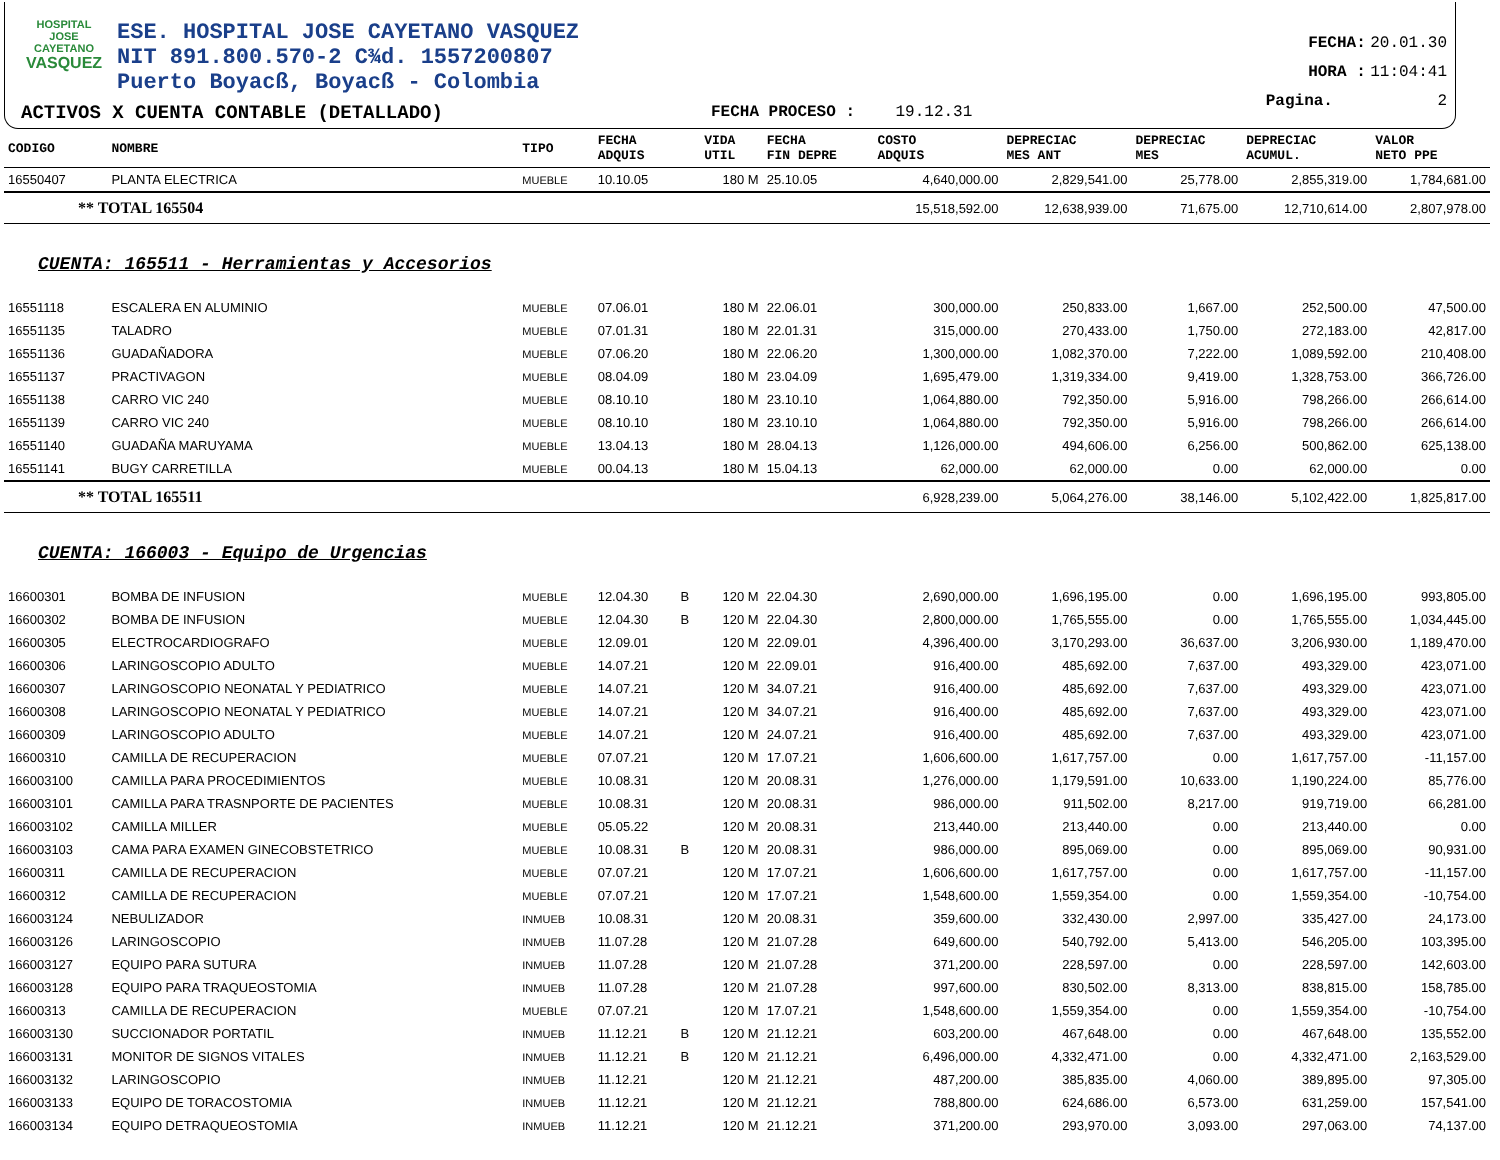HOSPITAL
JOSE CAYETANO
VASQUEZ
ESE. HOSPITAL JOSE CAYETANO VASQUEZ
NIT 891.800.570-2 C¾d. 1557200807
Puerto Boyacß, Boyacß - Colombia
ACTIVOS X CUENTA CONTABLE (DETALLADO)
FECHA PROCESO : 19.12.31
FECHA: 20.01.30
HORA : 11:04:41
Pagina. 2
| CODIGO | NOMBRE | TIPO | FECHA ADQUIS | | VIDA UTIL | FECHA FIN DEPRE | COSTO ADQUIS | DEPRECIAC MES ANT | DEPRECIAC MES | DEPRECIAC ACUMUL. | VALOR NETO PPE |
| --- | --- | --- | --- | --- | --- | --- | --- | --- | --- | --- | --- |
| 16550407 | PLANTA ELECTRICA | MUEBLE | 10.10.05 | | 180 M | 25.10.05 | 4,640,000.00 | 2,829,541.00 | 25,778.00 | 2,855,319.00 | 1,784,681.00 |
| ** TOTAL 165504 | | | | | | | 15,518,592.00 | 12,638,939.00 | 71,675.00 | 12,710,614.00 | 2,807,978.00 |
| CUENTA: 165511 - Herramientas y Accesorios | | | | | | | | | | | |
| 16551118 | ESCALERA EN ALUMINIO | MUEBLE | 07.06.01 | | 180 M | 22.06.01 | 300,000.00 | 250,833.00 | 1,667.00 | 252,500.00 | 47,500.00 |
| 16551135 | TALADRO | MUEBLE | 07.01.31 | | 180 M | 22.01.31 | 315,000.00 | 270,433.00 | 1,750.00 | 272,183.00 | 42,817.00 |
| 16551136 | GUADAÑADORA | MUEBLE | 07.06.20 | | 180 M | 22.06.20 | 1,300,000.00 | 1,082,370.00 | 7,222.00 | 1,089,592.00 | 210,408.00 |
| 16551137 | PRACTIVAGON | MUEBLE | 08.04.09 | | 180 M | 23.04.09 | 1,695,479.00 | 1,319,334.00 | 9,419.00 | 1,328,753.00 | 366,726.00 |
| 16551138 | CARRO VIC 240 | MUEBLE | 08.10.10 | | 180 M | 23.10.10 | 1,064,880.00 | 792,350.00 | 5,916.00 | 798,266.00 | 266,614.00 |
| 16551139 | CARRO VIC 240 | MUEBLE | 08.10.10 | | 180 M | 23.10.10 | 1,064,880.00 | 792,350.00 | 5,916.00 | 798,266.00 | 266,614.00 |
| 16551140 | GUADAÑA MARUYAMA | MUEBLE | 13.04.13 | | 180 M | 28.04.13 | 1,126,000.00 | 494,606.00 | 6,256.00 | 500,862.00 | 625,138.00 |
| 16551141 | BUGY CARRETILLA | MUEBLE | 00.04.13 | | 180 M | 15.04.13 | 62,000.00 | 62,000.00 | 0.00 | 62,000.00 | 0.00 |
| ** TOTAL 165511 | | | | | | | 6,928,239.00 | 5,064,276.00 | 38,146.00 | 5,102,422.00 | 1,825,817.00 |
| CUENTA: 166003 - Equipo de Urgencias | | | | | | | | | | | |
| 16600301 | BOMBA DE INFUSION | MUEBLE | 12.04.30 | B | 120 M | 22.04.30 | 2,690,000.00 | 1,696,195.00 | 0.00 | 1,696,195.00 | 993,805.00 |
| 16600302 | BOMBA DE INFUSION | MUEBLE | 12.04.30 | B | 120 M | 22.04.30 | 2,800,000.00 | 1,765,555.00 | 0.00 | 1,765,555.00 | 1,034,445.00 |
| 16600305 | ELECTROCARDIOGRAFO | MUEBLE | 12.09.01 | | 120 M | 22.09.01 | 4,396,400.00 | 3,170,293.00 | 36,637.00 | 3,206,930.00 | 1,189,470.00 |
| 16600306 | LARINGOSCOPIO ADULTO | MUEBLE | 14.07.21 | | 120 M | 22.09.01 | 916,400.00 | 485,692.00 | 7,637.00 | 493,329.00 | 423,071.00 |
| 16600307 | LARINGOSCOPIO NEONATAL Y PEDIATRICO | MUEBLE | 14.07.21 | | 120 M | 34.07.21 | 916,400.00 | 485,692.00 | 7,637.00 | 493,329.00 | 423,071.00 |
| 16600308 | LARINGOSCOPIO NEONATAL Y PEDIATRICO | MUEBLE | 14.07.21 | | 120 M | 34.07.21 | 916,400.00 | 485,692.00 | 7,637.00 | 493,329.00 | 423,071.00 |
| 16600309 | LARINGOSCOPIO ADULTO | MUEBLE | 14.07.21 | | 120 M | 24.07.21 | 916,400.00 | 485,692.00 | 7,637.00 | 493,329.00 | 423,071.00 |
| 16600310 | CAMILLA DE RECUPERACION | MUEBLE | 07.07.21 | | 120 M | 17.07.21 | 1,606,600.00 | 1,617,757.00 | 0.00 | 1,617,757.00 | -11,157.00 |
| 166003100 | CAMILLA PARA PROCEDIMIENTOS | MUEBLE | 10.08.31 | | 120 M | 20.08.31 | 1,276,000.00 | 1,179,591.00 | 10,633.00 | 1,190,224.00 | 85,776.00 |
| 166003101 | CAMILLA PARA TRASNPORTE DE PACIENTES | MUEBLE | 10.08.31 | | 120 M | 20.08.31 | 986,000.00 | 911,502.00 | 8,217.00 | 919,719.00 | 66,281.00 |
| 166003102 | CAMILLA MILLER | MUEBLE | 05.05.22 | | 120 M | 20.08.31 | 213,440.00 | 213,440.00 | 0.00 | 213,440.00 | 0.00 |
| 166003103 | CAMA PARA EXAMEN GINECOBSTETRICO | MUEBLE | 10.08.31 | B | 120 M | 20.08.31 | 986,000.00 | 895,069.00 | 0.00 | 895,069.00 | 90,931.00 |
| 16600311 | CAMILLA DE RECUPERACION | MUEBLE | 07.07.21 | | 120 M | 17.07.21 | 1,606,600.00 | 1,617,757.00 | 0.00 | 1,617,757.00 | -11,157.00 |
| 16600312 | CAMILLA DE RECUPERACION | MUEBLE | 07.07.21 | | 120 M | 17.07.21 | 1,548,600.00 | 1,559,354.00 | 0.00 | 1,559,354.00 | -10,754.00 |
| 166003124 | NEBULIZADOR | INMUEB | 10.08.31 | | 120 M | 20.08.31 | 359,600.00 | 332,430.00 | 2,997.00 | 335,427.00 | 24,173.00 |
| 166003126 | LARINGOSCOPIO | INMUEB | 11.07.28 | | 120 M | 21.07.28 | 649,600.00 | 540,792.00 | 5,413.00 | 546,205.00 | 103,395.00 |
| 166003127 | EQUIPO PARA SUTURA | INMUEB | 11.07.28 | | 120 M | 21.07.28 | 371,200.00 | 228,597.00 | 0.00 | 228,597.00 | 142,603.00 |
| 166003128 | EQUIPO PARA TRAQUEOSTOMIA | INMUEB | 11.07.28 | | 120 M | 21.07.28 | 997,600.00 | 830,502.00 | 8,313.00 | 838,815.00 | 158,785.00 |
| 16600313 | CAMILLA DE RECUPERACION | MUEBLE | 07.07.21 | | 120 M | 17.07.21 | 1,548,600.00 | 1,559,354.00 | 0.00 | 1,559,354.00 | -10,754.00 |
| 166003130 | SUCCIONADOR PORTATIL | INMUEB | 11.12.21 | B | 120 M | 21.12.21 | 603,200.00 | 467,648.00 | 0.00 | 467,648.00 | 135,552.00 |
| 166003131 | MONITOR DE SIGNOS VITALES | INMUEB | 11.12.21 | B | 120 M | 21.12.21 | 6,496,000.00 | 4,332,471.00 | 0.00 | 4,332,471.00 | 2,163,529.00 |
| 166003132 | LARINGOSCOPIO | INMUEB | 11.12.21 | | 120 M | 21.12.21 | 487,200.00 | 385,835.00 | 4,060.00 | 389,895.00 | 97,305.00 |
| 166003133 | EQUIPO DE TORACOSTOMIA | INMUEB | 11.12.21 | | 120 M | 21.12.21 | 788,800.00 | 624,686.00 | 6,573.00 | 631,259.00 | 157,541.00 |
| 166003134 | EQUIPO DETRAQUEOSTOMIA | INMUEB | 11.12.21 | | 120 M | 21.12.21 | 371,200.00 | 293,970.00 | 3,093.00 | 297,063.00 | 74,137.00 |